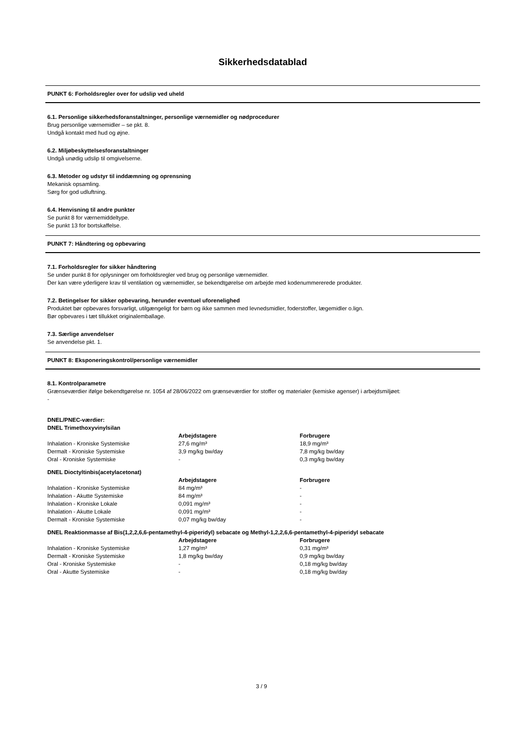Sikkerhedsdatablad
PUNKT 6: Forholdsregler over for udslip ved uheld
6.1. Personlige sikkerhedsforanstaltninger, personlige værnemidler og nødprocedurer
Brug personlige værnemidler – se pkt. 8.
Undgå kontakt med hud og øjne.
6.2. Miljøbeskyttelsesforanstaltninger
Undgå unødig udslip til omgivelserne.
6.3. Metoder og udstyr til inddæmning og oprensning
Mekanisk opsamling.
Sørg for god udluftning.
6.4. Henvisning til andre punkter
Se punkt 8 for værnemiddeltype.
Se punkt 13 for bortskaffelse.
PUNKT 7: Håndtering og opbevaring
7.1. Forholdsregler for sikker håndtering
Se under punkt 8 for oplysninger om forholdsregler ved brug og personlige værnemidler.
Der kan være yderligere krav til ventilation og værnemidler, se bekendtgørelse om arbejde med kodenummererede produkter.
7.2. Betingelser for sikker opbevaring, herunder eventuel uforenelighed
Produktet bør opbevares forsvarligt, utilgængeligt for børn og ikke sammen med levnedsmidler, foderstoffer, lægemidler o.lign.
Bør opbevares i tæt tillukket originalemballage.
7.3. Særlige anvendelser
Se anvendelse pkt. 1.
PUNKT 8: Eksponeringskontrol/personlige værnemidler
8.1. Kontrolparametre
Grænseværdier ifølge bekendtgørelse nr. 1054 af 28/06/2022 om grænseværdier for stoffer og materialer (kemiske agenser) i arbejdsmiljøet:
-
DNEL/PNEC-værdier:
DNEL Trimethoxyvinylsilan
| | Arbejdstagere | Forbrugere |
| Inhalation - Kroniske Systemiske | 27,6 mg/m³ | 18,9 mg/m³ |
| Dermalt - Kroniske Systemiske | 3,9 mg/kg bw/day | 7,8 mg/kg bw/day |
| Oral - Kroniske Systemiske | - | 0,3 mg/kg bw/day |
DNEL Dioctyltinbis(acetylacetonat)
| | Arbejdstagere | Forbrugere |
| Inhalation - Kroniske Systemiske | 84 mg/m³ | - |
| Inhalation - Akutte Systemiske | 84 mg/m³ | - |
| Inhalation - Kroniske Lokale | 0,091 mg/m³ | - |
| Inhalation - Akutte Lokale | 0,091 mg/m³ | - |
| Dermalt - Kroniske Systemiske | 0,07 mg/kg bw/day | - |
DNEL Reaktionmasse af Bis(1,2,2,6,6-pentamethyl-4-piperidyl) sebacate og Methyl-1,2,2,6,6-pentamethyl-4-piperidyl sebacate
| | Arbejdstagere | Forbrugere |
| Inhalation - Kroniske Systemiske | 1,27 mg/m³ | 0,31 mg/m³ |
| Dermalt - Kroniske Systemiske | 1,8 mg/kg bw/day | 0,9 mg/kg bw/day |
| Oral - Kroniske Systemiske | - | 0,18 mg/kg bw/day |
| Oral - Akutte Systemiske | - | 0,18 mg/kg bw/day |
3 / 9